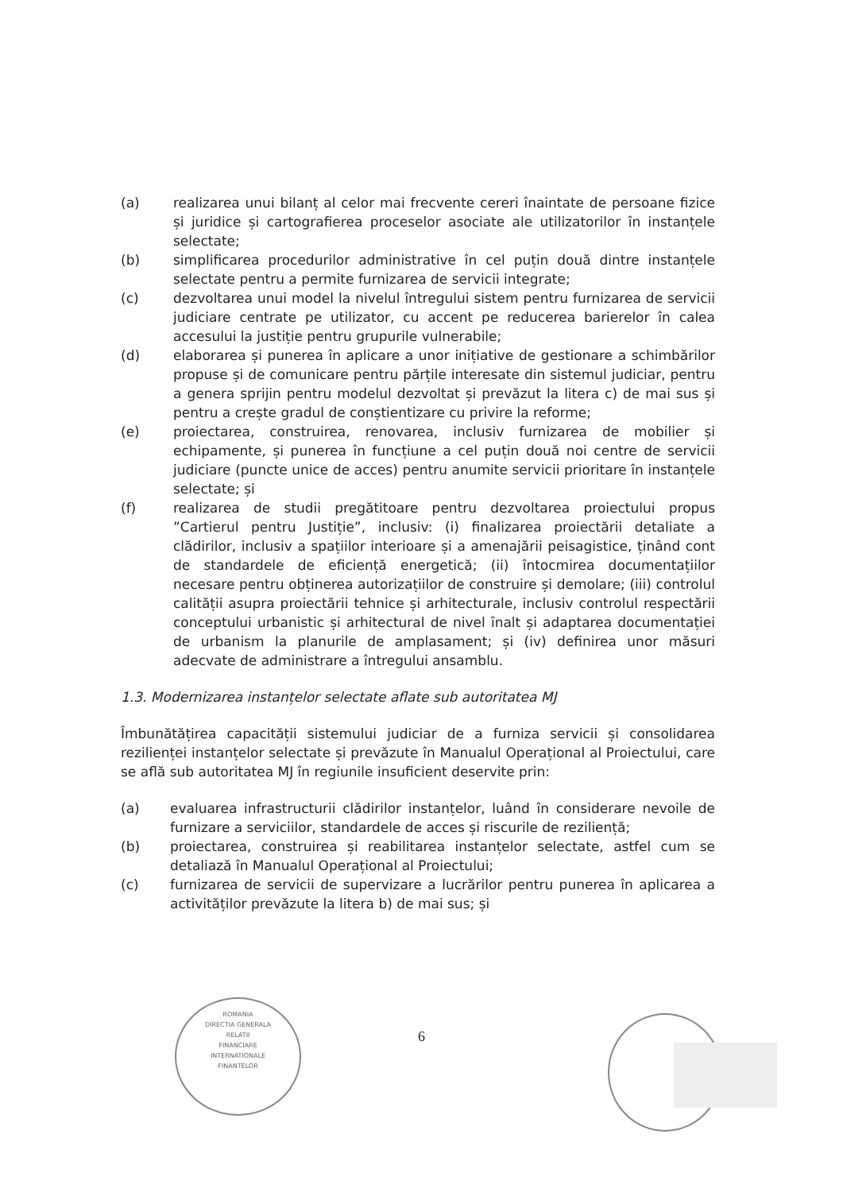(a) realizarea unui bilanț al celor mai frecvente cereri înaintate de persoane fizice și juridice și cartografierea proceselor asociate ale utilizatorilor în instanțele selectate;
(b) simplificarea procedurilor administrative în cel puțin două dintre instanțele selectate pentru a permite furnizarea de servicii integrate;
(c) dezvoltarea unui model la nivelul întregului sistem pentru furnizarea de servicii judiciare centrate pe utilizator, cu accent pe reducerea barierelor în calea accesului la justiție pentru grupurile vulnerabile;
(d) elaborarea și punerea în aplicare a unor inițiative de gestionare a schimbărilor propuse și de comunicare pentru părțile interesate din sistemul judiciar, pentru a genera sprijin pentru modelul dezvoltat și prevăzut la litera c) de mai sus și pentru a crește gradul de conștientizare cu privire la reforme;
(e) proiectarea, construirea, renovarea, inclusiv furnizarea de mobilier și echipamente, și punerea în funcțiune a cel puțin două noi centre de servicii judiciare (puncte unice de acces) pentru anumite servicii prioritare în instanțele selectate; și
(f) realizarea de studii pregătitoare pentru dezvoltarea proiectului propus ”Cartierul pentru Justiție”, inclusiv: (i) finalizarea proiectării detaliate a clădirilor, inclusiv a spațiilor interioare și a amenajării peisagistice, ținând cont de standardele de eficiență energetică; (ii) întocmirea documentațiilor necesare pentru obținerea autorizațiilor de construire și demolare; (iii) controlul calității asupra proiectării tehnice și arhitecturale, inclusiv controlul respectării conceptului urbanistic și arhitectural de nivel înalt și adaptarea documentației de urbanism la planurile de amplasament; și (iv) definirea unor măsuri adecvate de administrare a întregului ansamblu.
1.3. Modernizarea instanțelor selectate aflate sub autoritatea MJ
Îmbunătățirea capacității sistemului judiciar de a furniza servicii și consolidarea rezilienței instanțelor selectate și prevăzute în Manualul Operațional al Proiectului, care se află sub autoritatea MJ în regiunile insuficient deservite prin:
(a) evaluarea infrastructurii clădirilor instanțelor, luând în considerare nevoile de furnizare a serviciilor, standardele de acces și riscurile de reziliență;
(b) proiectarea, construirea și reabilitarea instanțelor selectate, astfel cum se detaliază în Manualul Operațional al Proiectului;
(c) furnizarea de servicii de supervizare a lucrărilor pentru punerea în aplicarea a activităților prevăzute la litera b) de mai sus; și
ROMANIA
DIRECTIA GENERALA
RELATII
FINANCIARE
INTERNATIONALE
FINANTELOR
6